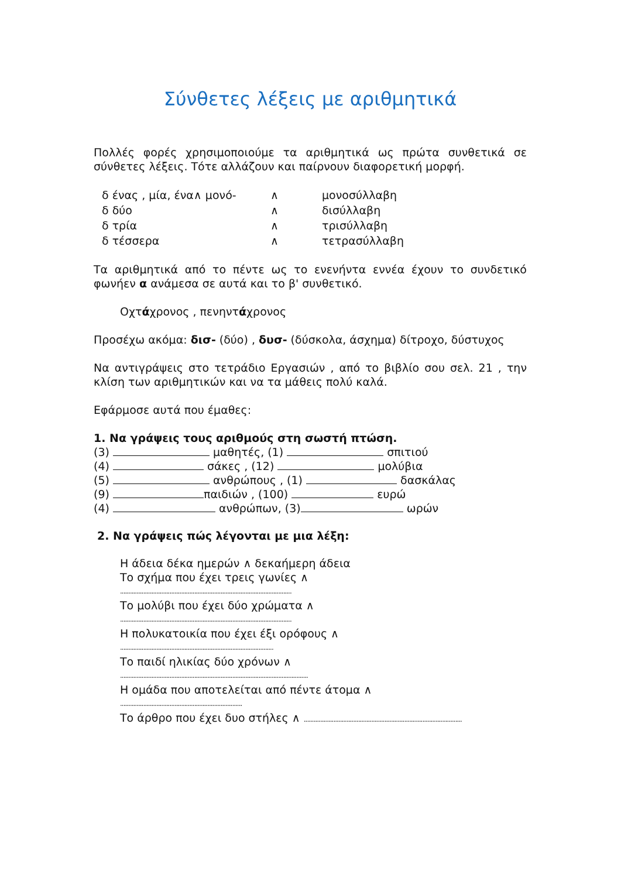Σύνθετες λέξεις με αριθμητικά
Πολλές φορές χρησιμοποιούμε τα αριθμητικά ως πρώτα συνθετικά σε σύνθετες λέξεις. Τότε αλλάζουν και παίρνουν διαφορετική μορφή.
| δ ένας , μία, ένα∧ μονό- | ∧ | μονοσύλλαβη |
| δ δύο | ∧ | δισύλλαβη |
| δ τρία | ∧ | τρισύλλαβη |
| δ τέσσερα | ∧ | τετρασύλλαβη |
Τα αριθμητικά από το πέντε ως το ενενήντα εννέα έχουν το συνδετικό φωνήεν α ανάμεσα σε αυτά και το β' συνθετικό.
Οχτάχρονος , πενηντάχρονος
Προσέχω ακόμα: δισ- (δύο) , δυσ- (δύσκολα, άσχημα) δίτροχο, δύστυχος
Να αντιγράψεις στο τετράδιο Εργασιών , από το βιβλίο σου σελ. 21 , την κλίση των αριθμητικών και να τα μάθεις πολύ καλά.
Εφάρμοσε αυτά που έμαθες:
1. Να γράψεις τους αριθμούς στη σωστή πτώση.
(3) μαθητές, (1) σπιτιού
(4) σάκες , (12) μολύβια
(5) ανθρώπους , (1) δασκάλας
(9) παιδιών , (100) ευρώ
(4) ανθρώπων, (3) ωρών
2. Να γράψεις πώς λέγονται με μια λέξη:
Η άδεια δέκα ημερών ∧ δεκαήμερη άδεια
Το σχήμα που έχει τρεις γωνίες ∧
........................................................................................................
Το μολύβι που έχει δύο χρώματα ∧
........................................................................................................
Η πολυκατοικία που έχει έξι ορόφους ∧
.............................................................................................
Το παιδί ηλικίας δύο χρόνων ∧
..................................................................................................................
Η ομάδα που αποτελείται από πέντε άτομα ∧
..........................................................................
Το άρθρο που έχει δυο στήλες ∧ ................................................................................................